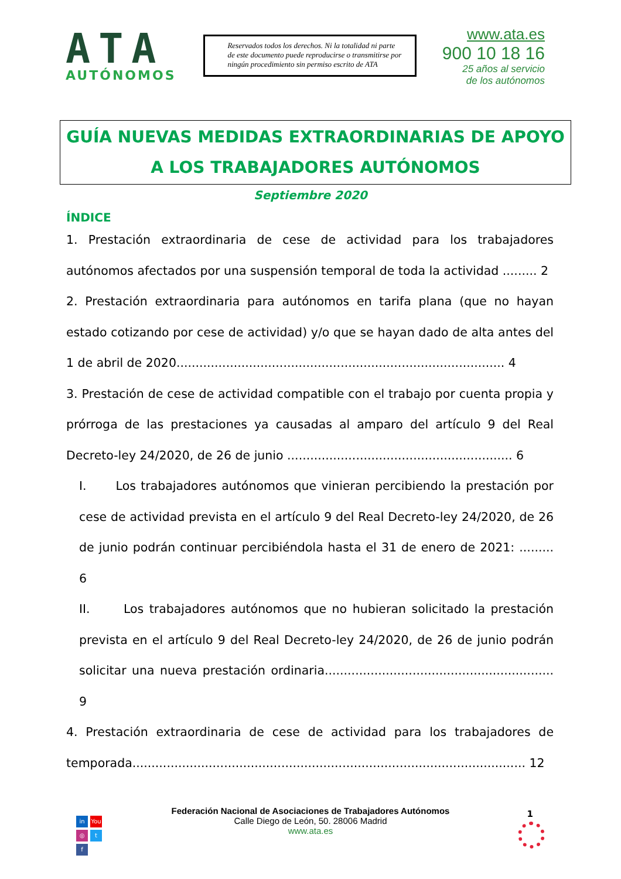ATA
AUTÓNOMOS
Reservados todos los derechos. Ni la totalidad ni parte de este documento puede reproducirse o transmitirse por ningún procedimiento sin permiso escrito de ATA
www.ata.es
900 10 18 16
25 años al servicio
de los autónomos
GUÍA NUEVAS MEDIDAS EXTRAORDINARIAS DE APOYO A LOS TRABAJADORES AUTÓNOMOS
Septiembre 2020
ÍNDICE
1. Prestación extraordinaria de cese de actividad para los trabajadores autónomos afectados por una suspensión temporal de toda la actividad ......... 2
2. Prestación extraordinaria para autónomos en tarifa plana (que no hayan estado cotizando por cese de actividad) y/o que se hayan dado de alta antes del 1 de abril de 2020...................................................................................... 4
3. Prestación de cese de actividad compatible con el trabajo por cuenta propia y prórroga de las prestaciones ya causadas al amparo del artículo 9 del Real Decreto-ley 24/2020, de 26 de junio ........................................................... 6
I. Los trabajadores autónomos que vinieran percibiendo la prestación por cese de actividad prevista en el artículo 9 del Real Decreto-ley 24/2020, de 26 de junio podrán continuar percibiéndola hasta el 31 de enero de 2021: ......... 6
II. Los trabajadores autónomos que no hubieran solicitado la prestación prevista en el artículo 9 del Real Decreto-ley 24/2020, de 26 de junio podrán solicitar una nueva prestación ordinaria............................................................ 9
4. Prestación extraordinaria de cese de actividad para los trabajadores de temporada....................................................................................................... 12
in You ◎ t f
1
Federación Nacional de Asociaciones de Trabajadores Autónomos
Calle Diego de León, 50. 28006 Madrid
www.ata.es